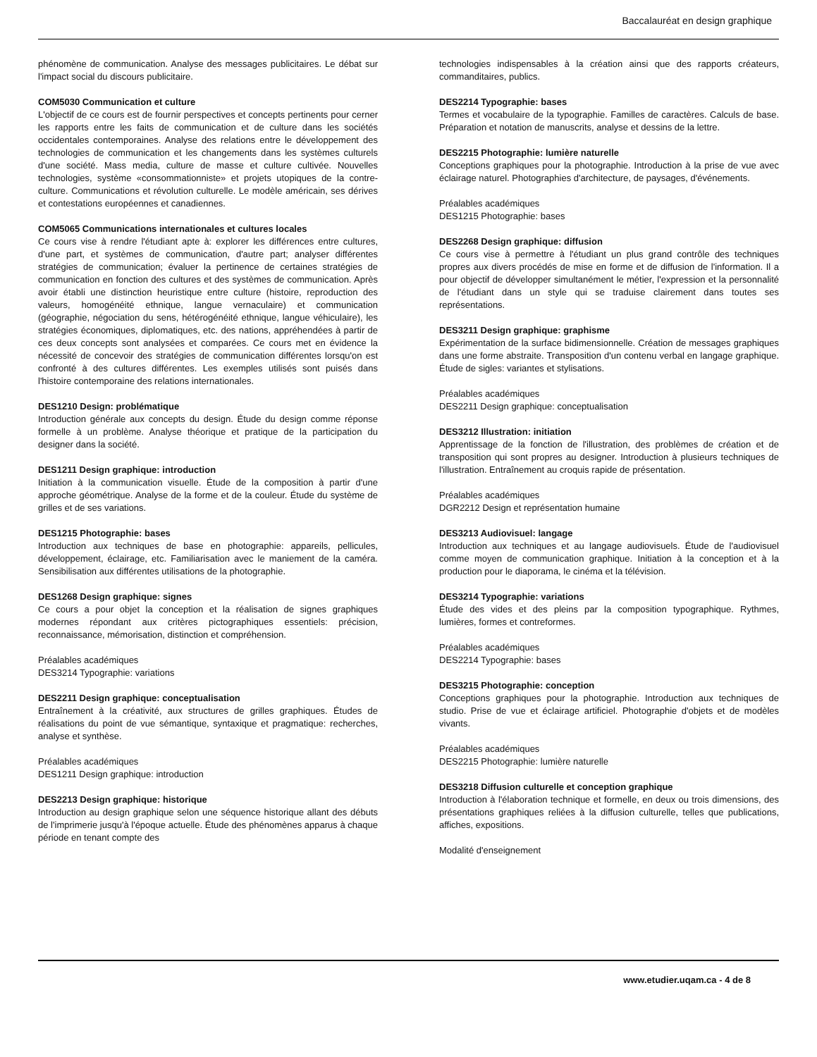Baccalauréat en design graphique
phénomène de communication. Analyse des messages publicitaires. Le débat sur l'impact social du discours publicitaire.
COM5030 Communication et culture
L'objectif de ce cours est de fournir perspectives et concepts pertinents pour cerner les rapports entre les faits de communication et de culture dans les sociétés occidentales contemporaines. Analyse des relations entre le développement des technologies de communication et les changements dans les systèmes culturels d'une société. Mass media, culture de masse et culture cultivée. Nouvelles technologies, système «consommationniste» et projets utopiques de la contre-culture. Communications et révolution culturelle. Le modèle américain, ses dérives et contestations européennes et canadiennes.
COM5065 Communications internationales et cultures locales
Ce cours vise à rendre l'étudiant apte à: explorer les différences entre cultures, d'une part, et systèmes de communication, d'autre part; analyser différentes stratégies de communication; évaluer la pertinence de certaines stratégies de communication en fonction des cultures et des systèmes de communication. Après avoir établi une distinction heuristique entre culture (histoire, reproduction des valeurs, homogénéité ethnique, langue vernaculaire) et communication (géographie, négociation du sens, hétérogénéité ethnique, langue véhiculaire), les stratégies économiques, diplomatiques, etc. des nations, appréhendées à partir de ces deux concepts sont analysées et comparées. Ce cours met en évidence la nécessité de concevoir des stratégies de communication différentes lorsqu'on est confronté à des cultures différentes. Les exemples utilisés sont puisés dans l'histoire contemporaine des relations internationales.
DES1210 Design: problématique
Introduction générale aux concepts du design. Étude du design comme réponse formelle à un problème. Analyse théorique et pratique de la participation du designer dans la société.
DES1211 Design graphique: introduction
Initiation à la communication visuelle. Étude de la composition à partir d'une approche géométrique. Analyse de la forme et de la couleur. Étude du système de grilles et de ses variations.
DES1215 Photographie: bases
Introduction aux techniques de base en photographie: appareils, pellicules, développement, éclairage, etc. Familiarisation avec le maniement de la caméra. Sensibilisation aux différentes utilisations de la photographie.
DES1268 Design graphique: signes
Ce cours a pour objet la conception et la réalisation de signes graphiques modernes répondant aux critères pictographiques essentiels: précision, reconnaissance, mémorisation, distinction et compréhension.
Préalables académiques
DES3214 Typographie: variations
DES2211 Design graphique: conceptualisation
Entraînement à la créativité, aux structures de grilles graphiques. Études de réalisations du point de vue sémantique, syntaxique et pragmatique: recherches, analyse et synthèse.
Préalables académiques
DES1211 Design graphique: introduction
DES2213 Design graphique: historique
Introduction au design graphique selon une séquence historique allant des débuts de l'imprimerie jusqu'à l'époque actuelle. Étude des phénomènes apparus à chaque période en tenant compte des
technologies indispensables à la création ainsi que des rapports créateurs, commanditaires, publics.
DES2214 Typographie: bases
Termes et vocabulaire de la typographie. Familles de caractères. Calculs de base. Préparation et notation de manuscrits, analyse et dessins de la lettre.
DES2215 Photographie: lumière naturelle
Conceptions graphiques pour la photographie. Introduction à la prise de vue avec éclairage naturel. Photographies d'architecture, de paysages, d'événements.
Préalables académiques
DES1215 Photographie: bases
DES2268 Design graphique: diffusion
Ce cours vise à permettre à l'étudiant un plus grand contrôle des techniques propres aux divers procédés de mise en forme et de diffusion de l'information. Il a pour objectif de développer simultanément le métier, l'expression et la personnalité de l'étudiant dans un style qui se traduise clairement dans toutes ses représentations.
DES3211 Design graphique: graphisme
Expérimentation de la surface bidimensionnelle. Création de messages graphiques dans une forme abstraite. Transposition d'un contenu verbal en langage graphique. Étude de sigles: variantes et stylisations.
Préalables académiques
DES2211 Design graphique: conceptualisation
DES3212 Illustration: initiation
Apprentissage de la fonction de l'illustration, des problèmes de création et de transposition qui sont propres au designer. Introduction à plusieurs techniques de l'illustration. Entraînement au croquis rapide de présentation.
Préalables académiques
DGR2212 Design et représentation humaine
DES3213 Audiovisuel: langage
Introduction aux techniques et au langage audiovisuels. Étude de l'audiovisuel comme moyen de communication graphique. Initiation à la conception et à la production pour le diaporama, le cinéma et la télévision.
DES3214 Typographie: variations
Étude des vides et des pleins par la composition typographique. Rythmes, lumières, formes et contreformes.
Préalables académiques
DES2214 Typographie: bases
DES3215 Photographie: conception
Conceptions graphiques pour la photographie. Introduction aux techniques de studio. Prise de vue et éclairage artificiel. Photographie d'objets et de modèles vivants.
Préalables académiques
DES2215 Photographie: lumière naturelle
DES3218 Diffusion culturelle et conception graphique
Introduction à l'élaboration technique et formelle, en deux ou trois dimensions, des présentations graphiques reliées à la diffusion culturelle, telles que publications, affiches, expositions.
Modalité d'enseignement
www.etudier.uqam.ca - 4 de 8